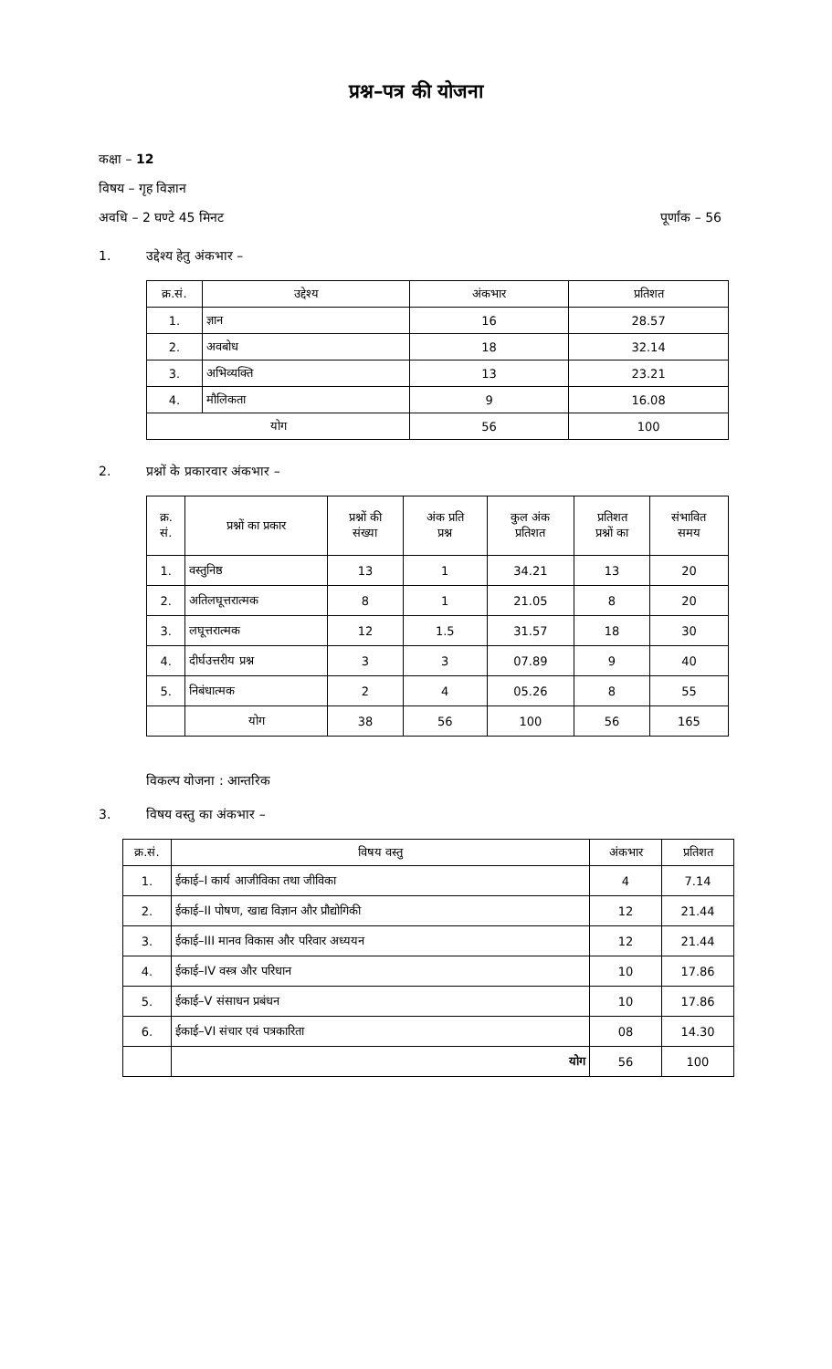प्रश्न–पत्र की योजना
कक्षा – 12
विषय – गृह विज्ञान
अवधि – 2 घण्टे 45 मिनट पूर्णांक – 56
1. उद्देश्य हेतु अंकभार –
| क्र.सं. | उद्देश्य | अंकभार | प्रतिशत |
| --- | --- | --- | --- |
| 1. | ज्ञान | 16 | 28.57 |
| 2. | अवबोध | 18 | 32.14 |
| 3. | अभिव्यक्ति | 13 | 23.21 |
| 4. | मौलिकता | 9 | 16.08 |
| योग | | 56 | 100 |
2. प्रश्नों के प्रकारवार अंकभार –
| क्र. सं. | प्रश्नों का प्रकार | प्रश्नों की संख्या | अंक प्रति प्रश्न | कुल अंक प्रतिशत | प्रतिशत प्रश्नों का | संभावित समय |
| --- | --- | --- | --- | --- | --- | --- |
| 1. | वस्तुनिष्ठ | 13 | 1 | 34.21 | 13 | 20 |
| 2. | अतिलघूत्तरात्मक | 8 | 1 | 21.05 | 8 | 20 |
| 3. | लघूत्तरात्मक | 12 | 1.5 | 31.57 | 18 | 30 |
| 4. | दीर्घउत्तरीय प्रश्न | 3 | 3 | 07.89 | 9 | 40 |
| 5. | निबंधात्मक | 2 | 4 | 05.26 | 8 | 55 |
| | योग | 38 | 56 | 100 | 56 | 165 |
विकल्प योजना : आन्तरिक
3. विषय वस्तु का अंकभार –
| क्र.सं. | विषय वस्तु | अंकभार | प्रतिशत |
| --- | --- | --- | --- |
| 1. | ईकाई–I कार्य आजीविका तथा जीविका | 4 | 7.14 |
| 2. | ईकाई–II पोषण, खाद्य विज्ञान और प्रौद्योगिकी | 12 | 21.44 |
| 3. | ईकाई–III मानव विकास और परिवार अध्ययन | 12 | 21.44 |
| 4. | ईकाई–IV वस्त्र और परिधान | 10 | 17.86 |
| 5. | ईकाई–V संसाधन प्रबंधन | 10 | 17.86 |
| 6. | ईकाई–VI संचार एवं पत्रकारिता | 08 | 14.30 |
| | योग | 56 | 100 |